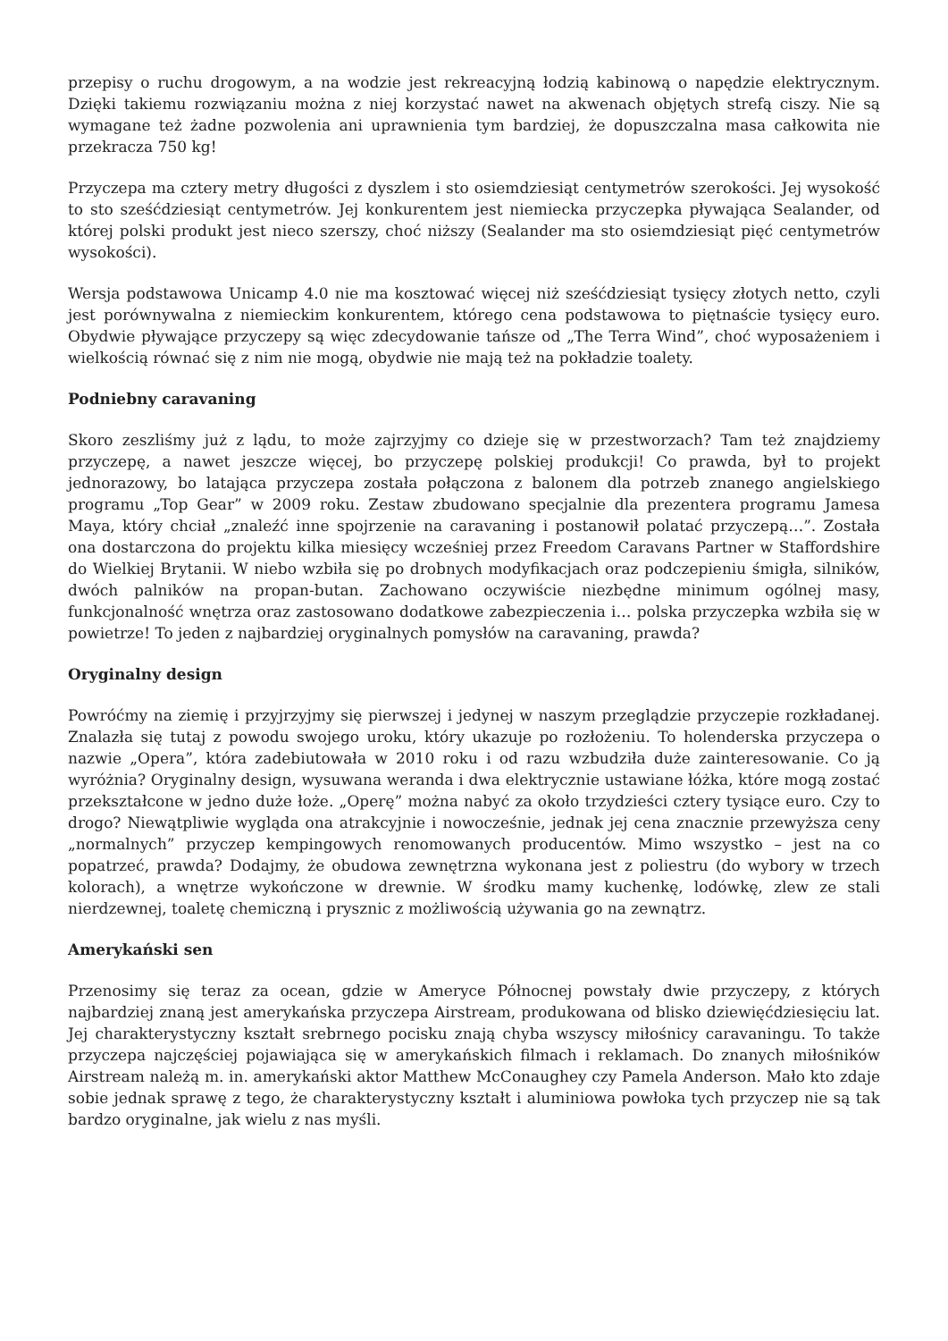przepisy o ruchu drogowym, a na wodzie jest rekreacyjną łodzią kabinową o napędzie elektrycznym. Dzięki takiemu rozwiązaniu można z niej korzystać nawet na akwenach objętych strefą ciszy. Nie są wymagane też żadne pozwolenia ani uprawnienia tym bardziej, że dopuszczalna masa całkowita nie przekracza 750 kg!
Przyczepa ma cztery metry długości z dyszlem i sto osiemdziesiąt centymetrów szerokości. Jej wysokość to sto sześćdziesiąt centymetrów. Jej konkurentem jest niemiecka przyczepka pływająca Sealander, od której polski produkt jest nieco szerszy, choć niższy (Sealander ma sto osiemdziesiąt pięć centymetrów wysokości).
Wersja podstawowa Unicamp 4.0 nie ma kosztować więcej niż sześćdziesiąt tysięcy złotych netto, czyli jest porównywalna z niemieckim konkurentem, którego cena podstawowa to piętnaście tysięcy euro. Obydwie pływające przyczepy są więc zdecydowanie tańsze od „The Terra Wind”, choć wyposażeniem i wielkością równać się z nim nie mogą, obydwie nie mają też na pokładzie toalety.
Podniebny caravaning
Skoro zeszliśmy już z lądu, to może zajrzyjmy co dzieje się w przestworzach? Tam też znajdziemy przyczepę, a nawet jeszcze więcej, bo przyczepę polskiej produkcji! Co prawda, był to projekt jednorazowy, bo latająca przyczepa została połączona z balonem dla potrzeb znanego angielskiego programu „Top Gear” w 2009 roku. Zestaw zbudowano specjalnie dla prezentera programu Jamesa Maya, który chciał „znaleźć inne spojrzenie na caravaning i postanowił polatać przyczepą…”. Została ona dostarczona do projektu kilka miesięcy wcześniej przez Freedom Caravans Partner w Staffordshire do Wielkiej Brytanii. W niebo wzbiła się po drobnych modyfikacjach oraz podczepieniu śmigła, silników, dwóch palników na propan-butan. Zachowano oczywiście niezbędne minimum ogólnej masy, funkcjonalność wnętrza oraz zastosowano dodatkowe zabezpieczenia i… polska przyczepka wzbiła się w powietrze! To jeden z najbardziej oryginalnych pomysłów na caravaning, prawda?
Oryginalny design
Powróćmy na ziemię i przyjrzyjmy się pierwszej i jedynej w naszym przeglądzie przyczepie rozkładanej. Znalazła się tutaj z powodu swojego uroku, który ukazuje po rozłożeniu. To holenderska przyczepa o nazwie „Opera”, która zadebiutowała w 2010 roku i od razu wzbudziła duże zainteresowanie. Co ją wyróżnia? Oryginalny design, wysuwana weranda i dwa elektrycznie ustawiane łóżka, które mogą zostać przekształcone w jedno duże łoże. „Operę” można nabyć za około trzydzieści cztery tysiące euro. Czy to drogo? Niewątpliwie wygląda ona atrakcyjnie i nowocześnie, jednak jej cena znacznie przewyższa ceny „normalnych” przyczep kempingowych renomowanych producentów. Mimo wszystko – jest na co popatrzeć, prawda? Dodajmy, że obudowa zewnętrzna wykonana jest z poliestru (do wybory w trzech kolorach), a wnętrze wykończone w drewnie. W środku mamy kuchenkę, lodówkę, zlew ze stali nierdzewnej, toaletę chemiczną i prysznic z możliwością używania go na zewnątrz.
Amerykański sen
Przenosimy się teraz za ocean, gdzie w Ameryce Północnej powstały dwie przyczepy, z których najbardziej znaną jest amerykańska przyczepa Airstream, produkowana od blisko dziewięćdziesięciu lat. Jej charakterystyczny kształt srebrnego pocisku znają chyba wszyscy miłośnicy caravaningu. To także przyczepa najczęściej pojawiająca się w amerykańskich filmach i reklamach. Do znanych miłośników Airstream należą m. in. amerykański aktor Matthew McConaughey czy Pamela Anderson. Mało kto zdaje sobie jednak sprawę z tego, że charakterystyczny kształt i aluminiowa powłoka tych przyczep nie są tak bardzo oryginalne, jak wielu z nas myśli.